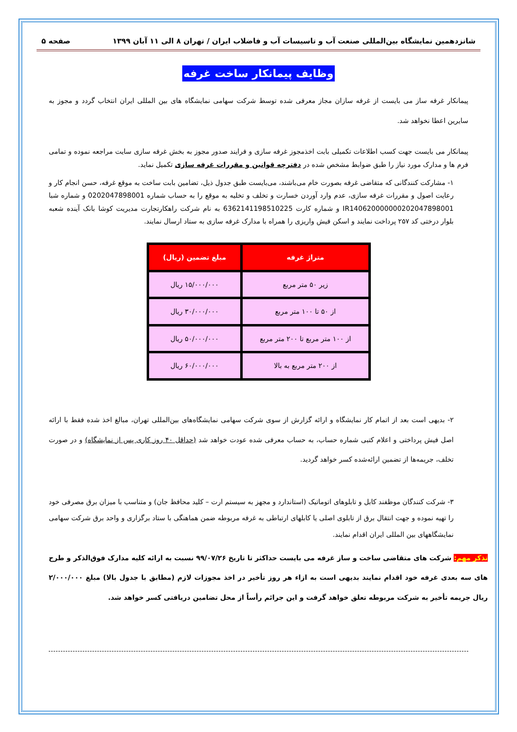شانزدهمین نمایشگاه بین‌المللی صنعت آب و تاسیسات آب و فاضلاب ایران / تهران ۸ الی ۱۱ آبان ۱۳۹۹ صفحه ۵
وظایف پیمانکار ساخت غرفه
پیمانکار غرفه ساز می بایست از غرفه سازان مجاز معرفی شده توسط شرکت سهامی نمایشگاه های بین المللی ایران انتخاب گردد و مجوز به سایرین اعطا نخواهد شد.
پیمانکار می بایست جهت کسب اطلاعات تکمیلی بابت اخذمجوز غرفه سازی و فرایند صدور مجوز به بخش غرفه سازی سایت مراجعه نموده و تمامی فرم ها و مدارک مورد نیاز را طبق ضوابط مشخص شده در دفترچه قوانین و مقررات غرفه سازی تکمیل نماید.
۱- مشارکت کنندگانی که متقاضی غرفه بصورت خام می‌باشند، می‌بایست طبق جدول ذیل، تضامین بابت ساخت به موقع غرفه، حسن انجام کار و رعایت اصول و مقررات غرفه سازی، عدم وارد آوردن خسارت و تخلف و تخلیه به موقع را به حساب شماره 0202047898001 و شماره شبا IR140620000000202047898001 و شماره کارت 6362141198510225 به نام شرکت راهکارتجارت مدیریت کوشا بانک آینده شعبه بلوار درختی کد ۲۵۷ پرداخت نمایند و اسکن فیش واریزی را همراه با مدارک غرفه سازی به ستاد ارسال نمایند.
| متراژ غرفه | مبلغ تضمین (ریال) |
| --- | --- |
| زیر ۵۰ متر مربع | ۱۵/۰۰۰/۰۰۰ ریال |
| از ۵۰ تا ۱۰۰ متر مربع | ۳۰/۰۰۰/۰۰۰ ریال |
| از ۱۰۰ متر مربع تا ۲۰۰ متر مربع | ۵۰/۰۰۰/۰۰۰ ریال |
| از ۲۰۰ متر مربع به بالا | ۶۰/۰۰۰/۰۰۰ ریال |
۲- بدیهی است بعد از اتمام کار نمایشگاه و ارائه گزارش از سوی شرکت سهامی نمایشگاه‌های بین‌المللی تهران، مبالغ اخذ شده فقط با ارائه اصل فیش پرداختی و اعلام کتبی شماره حساب، به حساب معرفی شده عودت خواهد شد (حداقل ۴۰ روز کاری پس از نمایشگاه) و در صورت تخلف، جریمه‌ها از تضمین ارائه‌شده کسر خواهد گردید.
۳- شرکت کنندگان موظفند کابل و تابلوهای اتوماتیک (استاندارد و مجهز به سیستم ارت – کلید محافظ جان) و متناسب با میزان برق مصرفی خود را تهیه نموده و جهت انتقال برق از تابلوی اصلی یا کابلهای ارتباطی به غرفه مربوطه ضمن هماهنگی با ستاد برگزاری و واحد برق شرکت سهامی نمایشگاههای بین المللی ایران اقدام نمایند.
تذکر مهم: شرکت های متقاضی ساخت و ساز غرفه می بایست حداکثر تا تاریخ ۹۹/۰۷/۲۶ نسبت به ارائه کلیه مدارک فوق‌الذکر و طرح های سه بعدی غرفه خود اقدام نمایند بدیهی است به ازاء هر روز تأخیر در اخذ مجوزات لازم (مطابق با جدول بالا) مبلغ ۲/۰۰۰/۰۰۰ ریال جریمه تأخیر به شرکت مربوطه تعلق خواهد گرفت و این جرائم رأساً از محل تضامین دریافتی کسر خواهد شد.